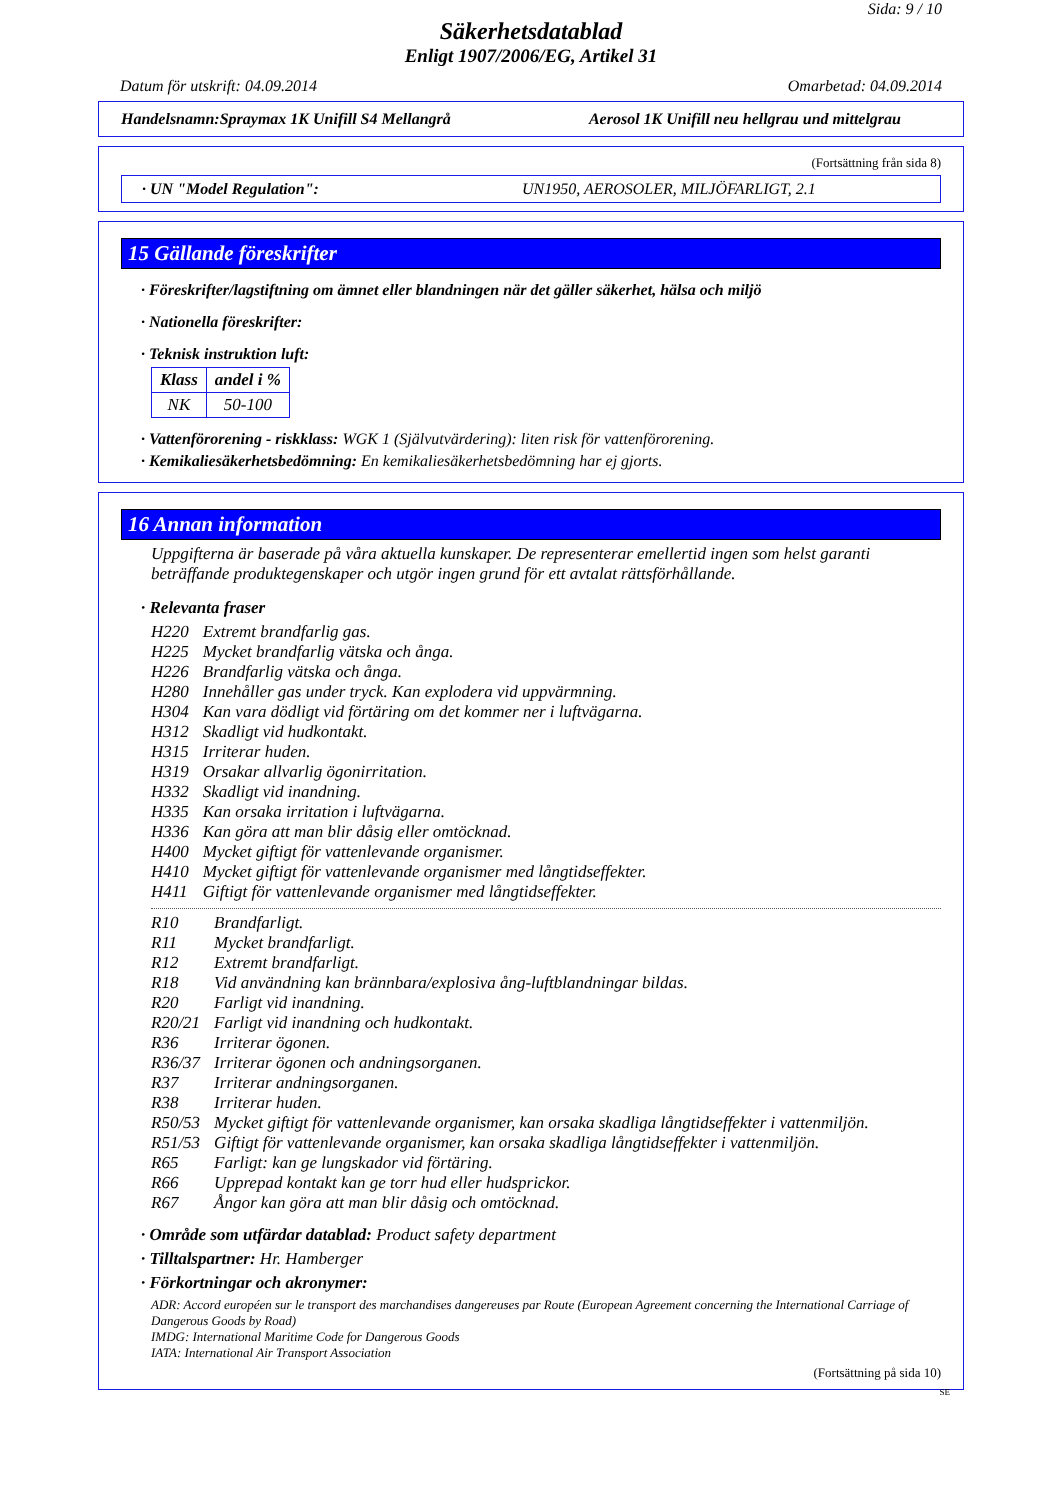Sida: 9 / 10
Säkerhetsdatablad
Enligt 1907/2006/EG, Artikel 31
Datum för utskrift: 04.09.2014 Omarbetad: 04.09.2014
Handelsnamn:Spraymax 1K Unifill S4 Mellangrå Aerosol 1K Unifill neu hellgrau und mittelgrau
(Fortsättning från sida 8)
· UN "Model Regulation": UN1950, AEROSOLER, MILJÖFARLIGT, 2.1
15 Gällande föreskrifter
· Föreskrifter/lagstiftning om ämnet eller blandningen när det gäller säkerhet, hälsa och miljö
· Nationella föreskrifter:
· Teknisk instruktion luft:
| Klass | andel i % |
| --- | --- |
| NK | 50-100 |
· Vattenförorening - riskklass: WGK 1 (Självutvärdering): liten risk för vattenförorening.
· Kemikaliesäkerhetsbedömning: En kemikaliesäkerhetsbedömning har ej gjorts.
16 Annan information
Uppgifterna är baserade på våra aktuella kunskaper. De representerar emellertid ingen som helst garanti beträffande produktegenskaper och utgör ingen grund för ett avtalat rättsförhållande.
· Relevanta fraser
| H220 | Extremt brandfarlig gas. |
| H225 | Mycket brandfarlig vätska och ånga. |
| H226 | Brandfarlig vätska och ånga. |
| H280 | Innehåller gas under tryck. Kan explodera vid uppvärmning. |
| H304 | Kan vara dödligt vid förtäring om det kommer ner i luftvägarna. |
| H312 | Skadligt vid hudkontakt. |
| H315 | Irriterar huden. |
| H319 | Orsakar allvarlig ögonirritation. |
| H332 | Skadligt vid inandning. |
| H335 | Kan orsaka irritation i luftvägarna. |
| H336 | Kan göra att man blir dåsig eller omtöcknad. |
| H400 | Mycket giftigt för vattenlevande organismer. |
| H410 | Mycket giftigt för vattenlevande organismer med långtidseffekter. |
| H411 | Giftigt för vattenlevande organismer med långtidseffekter. |
| R10 | Brandfarligt. |
| R11 | Mycket brandfarligt. |
| R12 | Extremt brandfarligt. |
| R18 | Vid användning kan brännbara/explosiva ång-luftblandningar bildas. |
| R20 | Farligt vid inandning. |
| R20/21 | Farligt vid inandning och hudkontakt. |
| R36 | Irriterar ögonen. |
| R36/37 | Irriterar ögonen och andningsorganen. |
| R37 | Irriterar andningsorganen. |
| R38 | Irriterar huden. |
| R50/53 | Mycket giftigt för vattenlevande organismer, kan orsaka skadliga långtidseffekter i vattenmiljön. |
| R51/53 | Giftigt för vattenlevande organismer, kan orsaka skadliga långtidseffekter i vattenmiljön. |
| R65 | Farligt: kan ge lungskador vid förtäring. |
| R66 | Upprepad kontakt kan ge torr hud eller hudsprickor. |
| R67 | Ångor kan göra att man blir dåsig och omtöcknad. |
· Område som utfärdar datablad: Product safety department
· Tilltalspartner: Hr. Hamberger
· Förkortningar och akronymer:
ADR: Accord européen sur le transport des marchandises dangereuses par Route (European Agreement concerning the International Carriage of Dangerous Goods by Road)
IMDG: International Maritime Code for Dangerous Goods
IATA: International Air Transport Association
(Fortsättning på sida 10)
SE